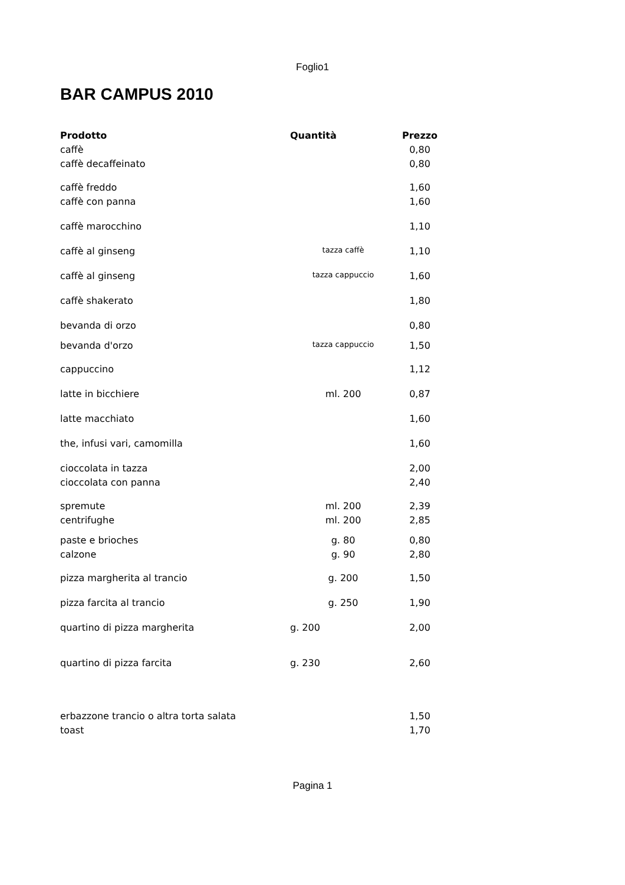Foglio1
BAR CAMPUS 2010
| Prodotto | Quantità | Prezzo |
| --- | --- | --- |
| caffè | | 0,80 |
| caffè decaffeinato | | 0,80 |
| caffè freddo | | 1,60 |
| caffè con panna | | 1,60 |
| caffè marocchino | | 1,10 |
| caffè al ginseng | tazza caffè | 1,10 |
| caffè al ginseng | tazza cappuccio | 1,60 |
| caffè shakerato | | 1,80 |
| bevanda di orzo | | 0,80 |
| bevanda d'orzo | tazza cappuccio | 1,50 |
| cappuccino | | 1,12 |
| latte in bicchiere | ml. 200 | 0,87 |
| latte macchiato | | 1,60 |
| the, infusi vari, camomilla | | 1,60 |
| cioccolata in tazza | | 2,00 |
| cioccolata con panna | | 2,40 |
| spremute | ml. 200 | 2,39 |
| centrifughe | ml. 200 | 2,85 |
| paste e brioches | g. 80 | 0,80 |
| calzone | g. 90 | 2,80 |
| pizza margherita al trancio | g. 200 | 1,50 |
| pizza farcita al trancio | g. 250 | 1,90 |
| quartino di pizza margherita | g. 200 | 2,00 |
| quartino di pizza farcita | g. 230 | 2,60 |
| erbazzone trancio o altra torta salata | | 1,50 |
| toast | | 1,70 |
Pagina 1